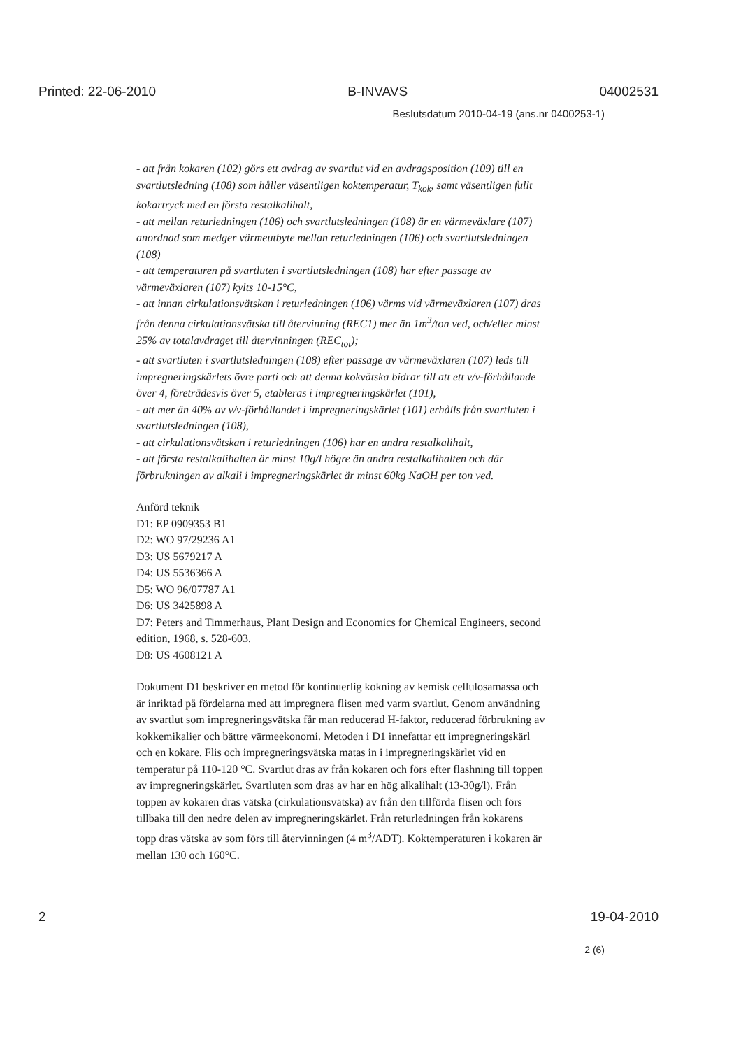Printed: 22-06-2010 B-INVAVS 04002531
Beslutsdatum 2010-04-19 (ans.nr 0400253-1)
- att från kokaren (102) görs ett avdrag av svartlut vid en avdragsposition (109) till en svartlutsledning (108) som håller väsentligen koktemperatur, T<sub>kok</sub>, samt väsentligen fullt kokartryck med en första restalkalihalt,
- att mellan returledningen (106) och svartlutsledningen (108) är en värmeväxlare (107) anordnad som medger värmeutbyte mellan returledningen (106) och svartlutsledningen (108)
- att temperaturen på svartluten i svartlutsledningen (108) har efter passage av värmeväxlaren (107) kylts 10-15°C,
- att innan cirkulationsvätskan i returledningen (106) värms vid värmeväxlaren (107) dras från denna cirkulationsvätska till återvinning (REC1) mer än 1m<sup>3</sup>/ton ved, och/eller minst 25% av totalavdraget till återvinningen (REC<sub>tot</sub>);
- att svartluten i svartlutsledningen (108) efter passage av värmeväxlaren (107) leds till impregneringskärlets övre parti och att denna kokvätska bidrar till att ett v/v-förhållande över 4, företrädesvis över 5, etableras i impregneringskärlet (101),
- att mer än 40% av v/v-förhållandet i impregneringskärlet (101) erhålls från svartluten i svartlutsledningen (108),
- att cirkulationsvätskan i returledningen (106) har en andra restalkalihalt,
- att första restalkalihalten är minst 10g/l högre än andra restalkalihalten och där förbrukningen av alkali i impregneringskärlet är minst 60kg NaOH per ton ved.
Anförd teknik
D1: EP 0909353 B1
D2: WO 97/29236 A1
D3: US 5679217 A
D4: US 5536366 A
D5: WO 96/07787 A1
D6: US 3425898 A
D7: Peters and Timmerhaus, Plant Design and Economics for Chemical Engineers, second edition, 1968, s. 528-603.
D8: US 4608121 A
Dokument D1 beskriver en metod för kontinuerlig kokning av kemisk cellulosamassa och är inriktad på fördelarna med att impregnera flisen med varm svartlut. Genom användning av svartlut som impregneringsvätska får man reducerad H-faktor, reducerad förbrukning av kokkemikalier och bättre värmeekonomi. Metoden i D1 innefattar ett impregneringskärl och en kokare. Flis och impregneringsvätska matas in i impregneringskärlet vid en temperatur på 110-120 °C. Svartlut dras av från kokaren och förs efter flashning till toppen av impregneringskärlet. Svartluten som dras av har en hög alkalihalt (13-30g/l). Från toppen av kokaren dras vätska (cirkulationsvätska) av från den tillförda flisen och förs tillbaka till den nedre delen av impregneringskärlet. Från returledningen från kokarens topp dras vätska av som förs till återvinningen (4 m<sup>3</sup>/ADT). Koktemperaturen i kokaren är mellan 130 och 160°C.
2 19-04-2010
2 (6)